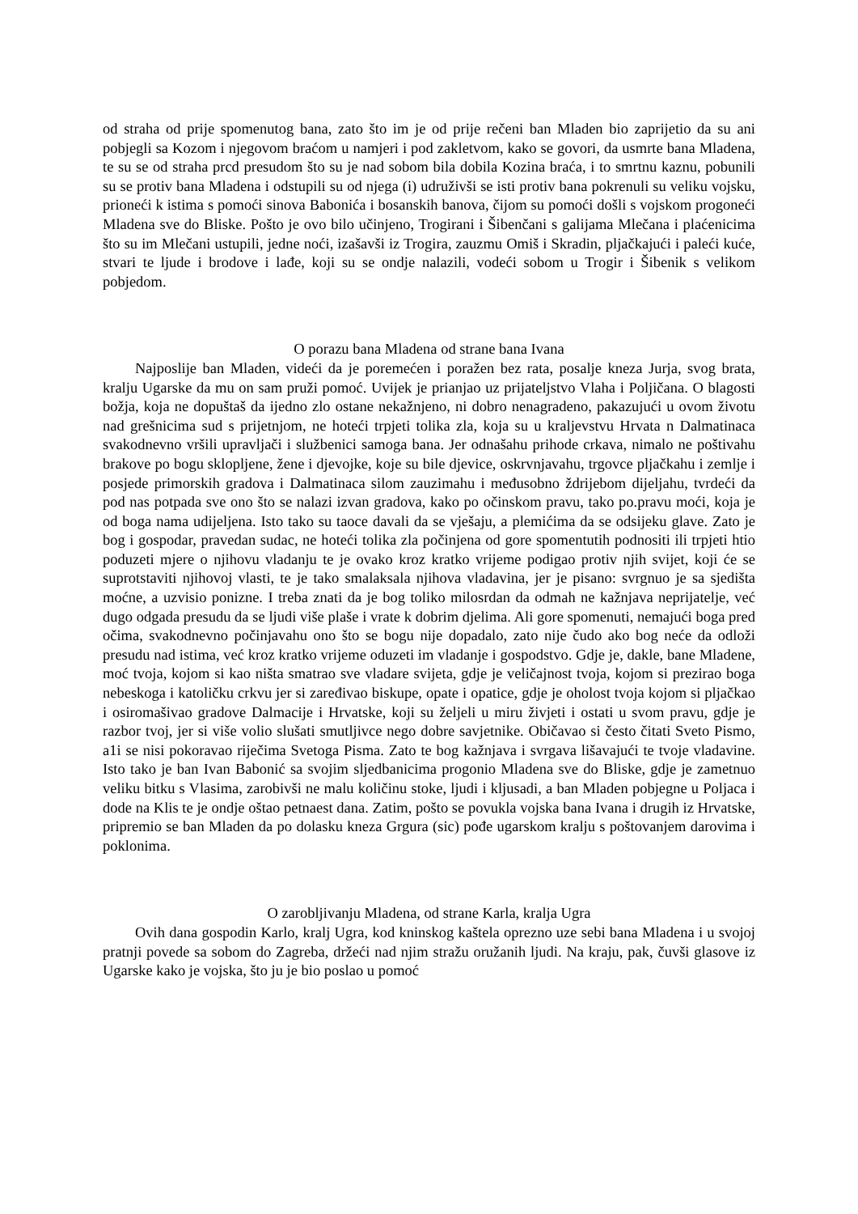od straha od prije spomenutog bana, zato što im je od prije rečeni ban Mladen bio zaprijetio da su ani pobjegli sa Kozom i njegovom braćom u namjeri i pod zakletvom, kako se govori, da usmrte bana Mladena, te su se od straha prcd presudom što su je nad sobom bila dobila Kozina braća, i to smrtnu kaznu, pobunili su se protiv bana Mladena i odstupili su od njega (i) udruživši se isti protiv bana pokrenuli su veliku vojsku, prioneći k istima s pomoći sinova Babonića i bosanskih banova, čijom su pomoći došli s vojskom progoneći Mladena sve do Bliske. Pošto je ovo bilo učinjeno, Trogirani i Šibenčani s galijama Mlečana i plaćenicima što su im Mlečani ustupili, jedne noći, izašavši iz Trogira, zauzmu Omiš i Skradin, pljačkajući i paleći kuće, stvari te ljude i brodove i lađe, koji su se ondje nalazili, vodeći sobom u Trogir i Šibenik s velikom pobjedom.
O porazu bana Mladena od strane bana Ivana
Najposlije ban Mladen, videći da je poremećen i poražen bez rata, posalje kneza Jurja, svog brata, kralju Ugarske da mu on sam pruži pomoć. Uvijek je prianjao uz prijateljstvo Vlaha i Poljičana. O blagosti božja, koja ne dopuštaš da ijedno zlo ostane nekažnjeno, ni dobro nenagradeno, pakazujući u ovom životu nad grešnicima sud s prijetnjom, ne hoteći trpjeti tolika zla, koja su u kraljevstvu Hrvata n Dalmatinaca svakodnevno vršili upravljači i službenici samoga bana. Jer odnašahu prihode crkava, nimalo ne poštivahu brakove po bogu sklopljene, žene i djevojke, koje su bile djevice, oskrvnjavahu, trgovce pljačkahu i zemlje i posjede primorskih gradova i Dalmatinaca silom zauzimahu i međusobno ždrijebom dijeljahu, tvrdeći da pod nas potpada sve ono što se nalazi izvan gradova, kako po očinskom pravu, tako po.pravu moći, koja je od boga nama udijeljena. Isto tako su taoce davali da se vješaju, a plemićima da se odsijeku glave. Zato je bog i gospodar, pravedan sudac, ne hoteći tolika zla počinjena od gore spomentutih podnositi ili trpjeti htio poduzeti mjere o njihovu vladanju te je ovako kroz kratko vrijeme podigao protiv njih svijet, koji će se suprotstaviti njihovoj vlasti, te je tako smalaksala njihova vladavina, jer je pisano: svrgnuo je sa sjedišta moćne, a uzvisio ponizne. I treba znati da je bog toliko milosrdan da odmah ne kažnjava neprijatelje, već dugo odgada presudu da se ljudi više plaše i vrate k dobrim djelima. Ali gore spomenuti, nemajući boga pred očima, svakodnevno počinjavahu ono što se bogu nije dopadalo, zato nije čudo ako bog neće da odloži presudu nad istima, već kroz kratko vrijeme oduzeti im vladanje i gospodstvo. Gdje je, dakle, bane Mladene, moć tvoja, kojom si kao ništa smatrao sve vladare svijeta, gdje je veličajnost tvoja, kojom si prezirao boga nebeskoga i katoličku crkvu jer si zaređivao biskupe, opate i opatice, gdje je oholost tvoja kojom si pljačkao i osiromašivao gradove Dalmacije i Hrvatske, koji su željeli u miru živjeti i ostati u svom pravu, gdje je razbor tvoj, jer si više volio slušati smutljivce nego dobre savjetnike. Običavao si često čitati Sveto Pismo, a1i se nisi pokoravao riječima Svetoga Pisma. Zato te bog kažnjava i svrgava lišavajući te tvoje vladavine. Isto tako je ban Ivan Babonić sa svojim sljedbanicima progonio Mladena sve do Bliske, gdje je zametnuo veliku bitku s Vlasima, zarobivši ne malu količinu stoke, ljudi i kljusadi, a ban Mladen pobjegne u Poljaca i dode na Klis te je ondje oštao petnaest dana. Zatim, pošto se povukla vojska bana Ivana i drugih iz Hrvatske, pripremio se ban Mladen da po dolasku kneza Grgura (sic) pođe ugarskom kralju s poštovanjem darovima i poklonima.
O zarobljivanju Mladena, od strane Karla, kralja Ugra
Ovih dana gospodin Karlo, kralj Ugra, kod kninskog kaštela oprezno uze sebi bana Mladena i u svojoj pratnji povede sa sobom do Zagreba, držeći nad njim stražu oružanih ljudi. Na kraju, pak, čuvši glasove iz Ugarske kako je vojska, što ju je bio poslao u pomoć